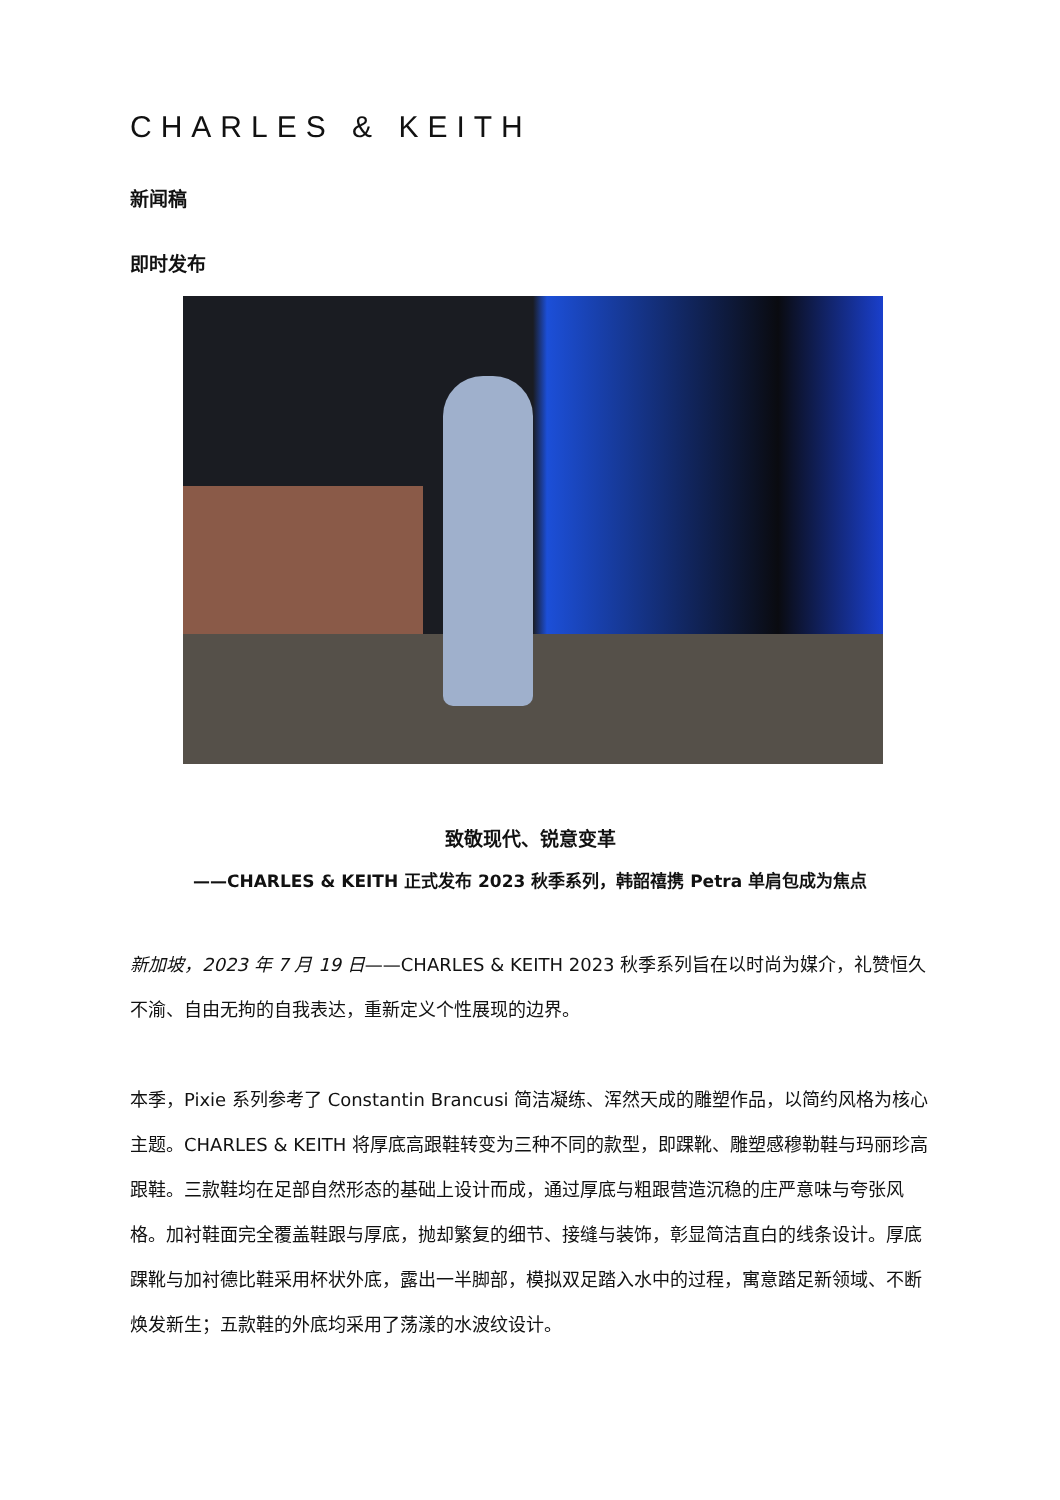CHARLES & KEITH
新闻稿
即时发布
致敬现代、锐意变革
——CHARLES & KEITH 正式发布 2023 秋季系列，韩韶禧携 Petra 单肩包成为焦点
新加坡，2023 年 7 月 19 日——CHARLES & KEITH 2023 秋季系列旨在以时尚为媒介，礼赞恒久不渝、自由无拘的自我表达，重新定义个性展现的边界。
本季，Pixie 系列参考了 Constantin Brancusi 简洁凝练、浑然天成的雕塑作品，以简约风格为核心主题。CHARLES & KEITH 将厚底高跟鞋转变为三种不同的款型，即踝靴、雕塑感穆勒鞋与玛丽珍高跟鞋。三款鞋均在足部自然形态的基础上设计而成，通过厚底与粗跟营造沉稳的庄严意味与夸张风格。加衬鞋面完全覆盖鞋跟与厚底，抛却繁复的细节、接缝与装饰，彰显简洁直白的线条设计。厚底踝靴与加衬德比鞋采用杯状外底，露出一半脚部，模拟双足踏入水中的过程，寓意踏足新领域、不断焕发新生；五款鞋的外底均采用了荡漾的水波纹设计。